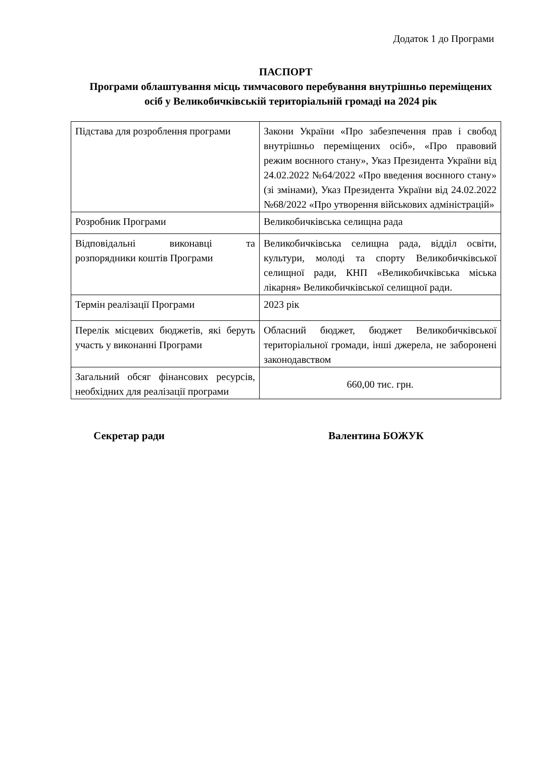Додаток 1 до Програми
ПАСПОРТ
Програми облаштування місць тимчасового перебування внутрішньо переміщених осіб у Великобичківській територіальній громаді на 2024 рік
| Підстава для розроблення програми | Закони України «Про забезпечення прав і свобод внутрішньо переміщених осіб», «Про правовий режим воєнного стану», Указ Президента України від 24.02.2022 №64/2022 «Про введення воєнного стану» (зі змінами), Указ Президента України від 24.02.2022 №68/2022 «Про утворення військових адміністрацій» |
| Розробник Програми | Великобичківська селищна рада |
| Відповідальні виконавці та розпорядники коштів Програми | Великобичківська селищна рада, відділ освіти, культури, молоді та спорту Великобичківської селищної ради, КНП «Великобичківська міська лікарня» Великобичківської селищної ради. |
| Термін реалізації Програми | 2023 рік |
| Перелік місцевих бюджетів, які беруть участь у виконанні Програми | Обласний бюджет, бюджет Великобичківської територіальної громади, інші джерела, не заборонені законодавством |
| Загальний обсяг фінансових ресурсів, необхідних для реалізації програми | 660,00 тис. грн. |
Секретар ради Валентина БОЖУК